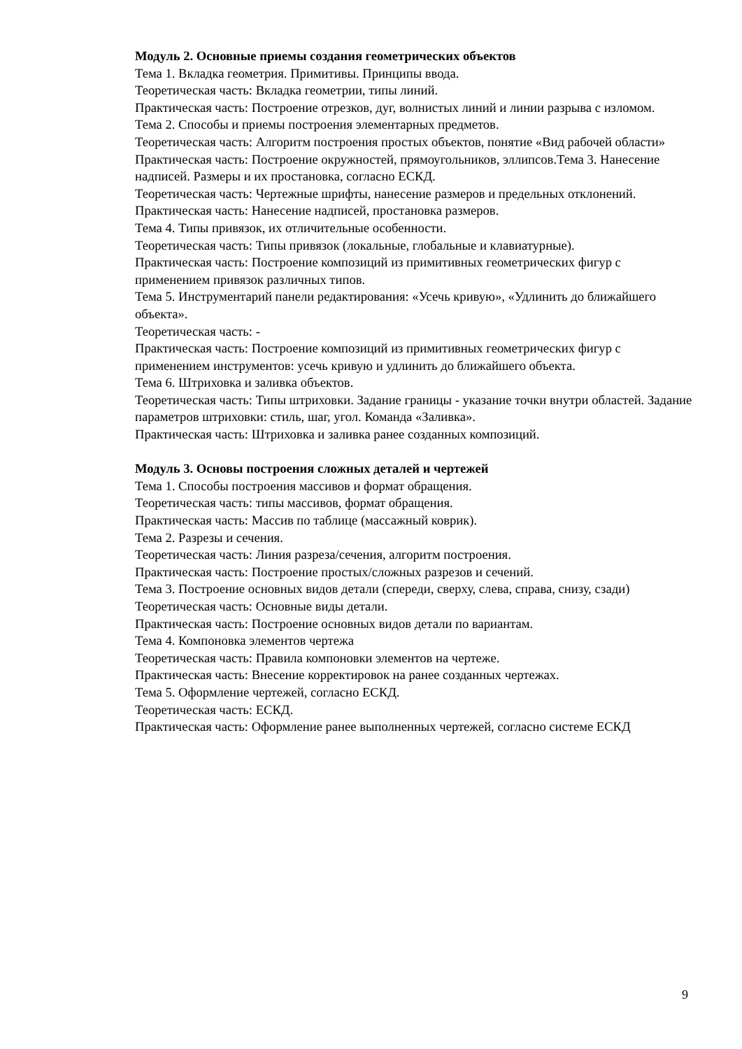Модуль 2. Основные приемы создания геометрических объектов
Тема 1. Вкладка геометрия. Примитивы. Принципы ввода.
Теоретическая часть: Вкладка геометрии, типы линий.
Практическая часть: Построение отрезков, дуг, волнистых линий и линии разрыва с изломом.
Тема 2. Способы и приемы построения элементарных предметов.
Теоретическая часть: Алгоритм построения простых объектов, понятие «Вид рабочей области»
Практическая часть: Построение окружностей, прямоугольников, эллипсов.Тема 3. Нанесение надписей. Размеры и их простановка, согласно ЕСКД.
Теоретическая часть: Чертежные шрифты, нанесение размеров и предельных отклонений.
Практическая часть: Нанесение надписей, простановка размеров.
Тема 4. Типы привязок, их отличительные особенности.
Теоретическая часть: Типы привязок (локальные, глобальные и клавиатурные).
Практическая часть: Построение композиций из примитивных геометрических фигур с применением привязок различных типов.
Тема 5. Инструментарий панели редактирования: «Усечь кривую», «Удлинить до ближайшего объекта».
Теоретическая часть: -
Практическая часть: Построение композиций из примитивных геометрических фигур с применением инструментов: усечь кривую и удлинить до ближайшего объекта.
Тема 6. Штриховка и заливка объектов.
Теоретическая часть: Типы штриховки. Задание границы - указание точки внутри областей. Задание параметров штриховки: стиль, шаг, угол. Команда «Заливка».
Практическая часть: Штриховка и заливка ранее созданных композиций.
Модуль 3. Основы построения сложных деталей и чертежей
Тема 1. Способы построения массивов и формат обращения.
Теоретическая часть: типы массивов, формат обращения.
Практическая часть: Массив по таблице (массажный коврик).
Тема 2. Разрезы и сечения.
Теоретическая часть: Линия разреза/сечения, алгоритм построения.
Практическая часть: Построение простых/сложных разрезов и сечений.
Тема 3. Построение основных видов детали (спереди, сверху, слева, справа, снизу, сзади)
Теоретическая часть: Основные виды детали.
Практическая часть: Построение основных видов детали по вариантам.
Тема 4. Компоновка элементов чертежа
Теоретическая часть: Правила компоновки элементов на чертеже.
Практическая часть: Внесение корректировок на ранее созданных чертежах.
Тема 5. Оформление чертежей, согласно ЕСКД.
Теоретическая часть: ЕСКД.
Практическая часть: Оформление ранее выполненных чертежей, согласно системе ЕСКД
9